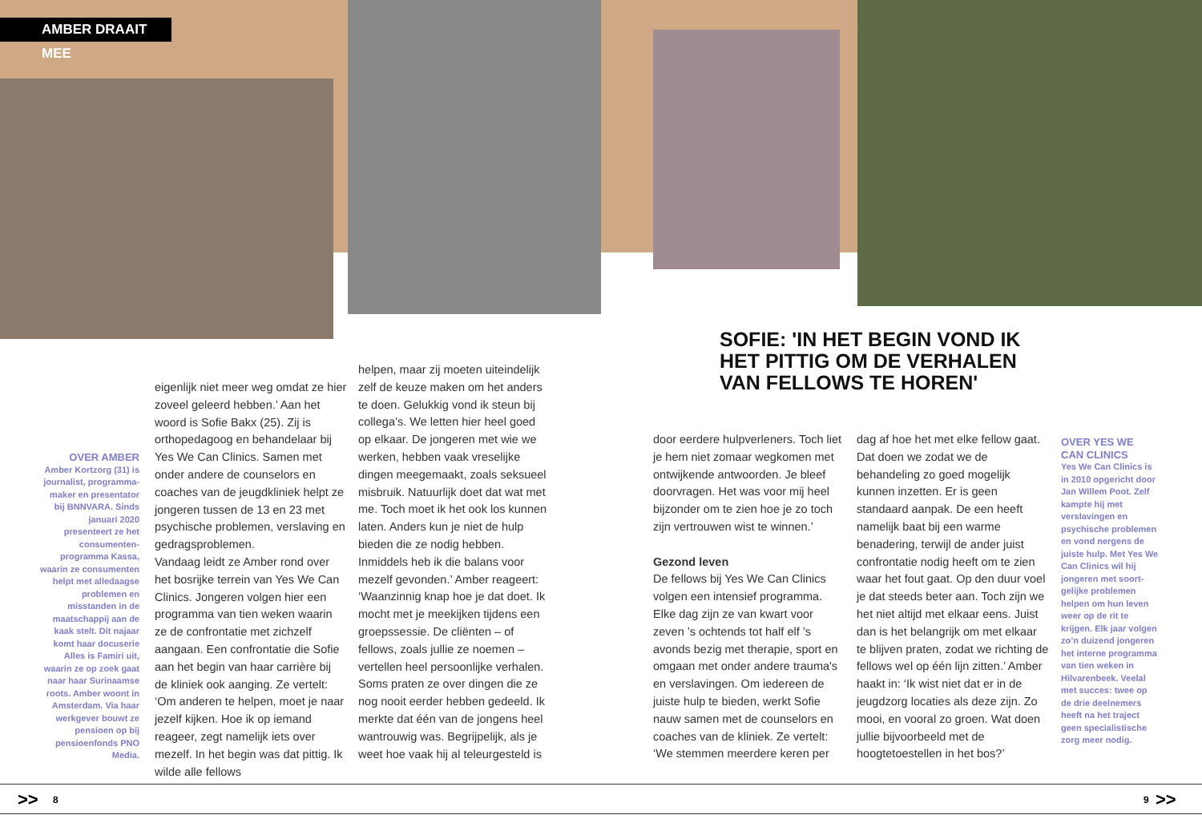AMBER DRAAIT MEE
SOFIE: 'IN HET BEGIN VOND IK
HET PITTIG OM DE VERHALEN
VAN FELLOWS TE HOREN'
OVER AMBER
Amber Kortzorg (31) is journalist, programma­maker en presentator bij BNNVARA. Sinds januari 2020 presenteert ze het consumenten­programma Kassa, waarin ze consumenten helpt met alledaagse problemen en misstanden in de maatschappij aan de kaak stelt. Dit najaar komt haar docuserie Alles is Famiri uit, waarin ze op zoek gaat naar haar Surinaamse roots. Amber woont in Amsterdam. Via haar werkgever bouwt ze pensioen op bij pensioenfonds PNO Media.
eigenlijk niet meer weg omdat ze hier zoveel geleerd hebben.’ Aan het woord is Sofie Bakx (25). Zij is orthopedagoog en behandelaar bij Yes We Can Clinics. Samen met onder andere de counselors en coaches van de jeugdkliniek helpt ze jongeren tussen de 13 en 23 met psychische problemen, verslaving en gedragsproblemen.
Vandaag leidt ze Amber rond over het bosrijke terrein van Yes We Can Clinics. Jongeren volgen hier een programma van tien weken waarin ze de confrontatie met zichzelf aangaan. Een confrontatie die Sofie aan het begin van haar carrière bij de kliniek ook aanging. Ze vertelt: ‘Om anderen te helpen, moet je naar jezelf kijken. Hoe ik op iemand reageer, zegt namelijk iets over mezelf. In het begin was dat pittig. Ik wilde alle fellows
helpen, maar zij moeten uiteindelijk zelf de keuze maken om het anders te doen. Gelukkig vond ik steun bij collega’s. We letten hier heel goed op elkaar. De jongeren met wie we werken, hebben vaak vreselijke dingen meegemaakt, zoals seksueel misbruik. Natuurlijk doet dat wat met me. Toch moet ik het ook los kunnen laten. Anders kun je niet de hulp bieden die ze nodig hebben. Inmiddels heb ik die balans voor mezelf gevonden.’ Amber reageert: ‘Waanzinnig knap hoe je dat doet. Ik mocht met je meekijken tijdens een groepssessie. De cliënten – of fellows, zoals jullie ze noemen – vertellen heel persoonlijke verhalen. Soms praten ze over dingen die ze nog nooit eerder hebben gedeeld. Ik merkte dat één van de jongens heel wantrouwig was. Begrijpelijk, als je weet hoe vaak hij al teleurgesteld is
door eerdere hulpverleners. Toch liet je hem niet zomaar wegkomen met ontwijkende antwoorden. Je bleef doorvragen. Het was voor mij heel bijzonder om te zien hoe je zo toch zijn vertrouwen wist te winnen.’
Gezond leven
De fellows bij Yes We Can Clinics volgen een intensief programma. Elke dag zijn ze van kwart voor zeven ’s ochtends tot half elf ’s avonds bezig met therapie, sport en omgaan met onder andere trauma's en ver­slavingen. Om iedereen de juiste hulp te bieden, werkt Sofie nauw samen met de counselors en coaches van de kliniek. Ze vertelt: ‘We stemmen meerdere keren per
dag af hoe het met elke fellow gaat. Dat doen we zodat we de behandeling zo goed mogelijk kunnen inzetten. Er is geen standaard aanpak. De een heeft namelijk baat bij een warme benadering, terwijl de ander juist confrontatie nodig heeft om te zien waar het fout gaat. Op den duur voel je dat steeds beter aan. Toch zijn we het niet altijd met elkaar eens. Juist dan is het belangrijk om met elkaar te blijven praten, zodat we richting de fellows wel op één lijn zitten.’ Amber haakt in: ‘Ik wist niet dat er in de jeugdzorg locaties als deze zijn. Zo mooi, en vooral zo groen. Wat doen jullie bijvoorbeeld met de hoogtetoestellen in het bos?’
OVER YES WE CAN CLINICS
Yes We Can Clinics is in 2010 opgericht door Jan Willem Poot. Zelf kampte hij met verslavingen en psychische problemen en vond nergens de juiste hulp. Met Yes We Can Clinics wil hij jongeren met soort­gelijke problemen helpen om hun leven weer op de rit te krijgen. Elk jaar volgen zo’n duizend jongeren het interne program­ma van tien weken in Hilvarenbeek. Veelal met succes: twee op de drie deelnemers heeft na het traject geen specialistische zorg meer nodig.
>> 8 9 >>